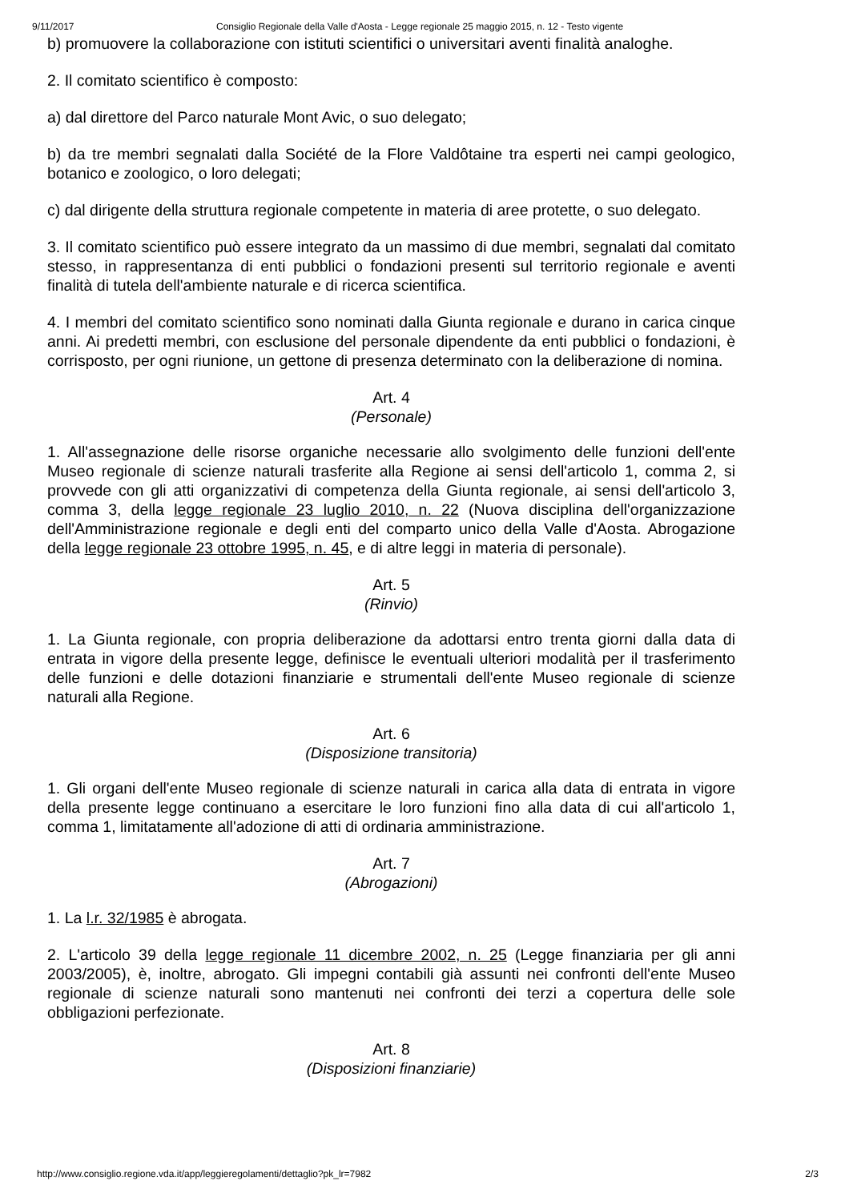9/11/2017 Consiglio Regionale della Valle d'Aosta - Legge regionale 25 maggio 2015, n. 12 - Testo vigente
b) promuovere la collaborazione con istituti scientifici o universitari aventi finalità analoghe.
2. Il comitato scientifico è composto:
a) dal direttore del Parco naturale Mont Avic, o suo delegato;
b) da tre membri segnalati dalla Société de la Flore Valdôtaine tra esperti nei campi geologico, botanico e zoologico, o loro delegati;
c) dal dirigente della struttura regionale competente in materia di aree protette, o suo delegato.
3. Il comitato scientifico può essere integrato da un massimo di due membri, segnalati dal comitato stesso, in rappresentanza di enti pubblici o fondazioni presenti sul territorio regionale e aventi finalità di tutela dell'ambiente naturale e di ricerca scientifica.
4. I membri del comitato scientifico sono nominati dalla Giunta regionale e durano in carica cinque anni. Ai predetti membri, con esclusione del personale dipendente da enti pubblici o fondazioni, è corrisposto, per ogni riunione, un gettone di presenza determinato con la deliberazione di nomina.
Art. 4
(Personale)
1. All'assegnazione delle risorse organiche necessarie allo svolgimento delle funzioni dell'ente Museo regionale di scienze naturali trasferite alla Regione ai sensi dell'articolo 1, comma 2, si provvede con gli atti organizzativi di competenza della Giunta regionale, ai sensi dell'articolo 3, comma 3, della legge regionale 23 luglio 2010, n. 22 (Nuova disciplina dell'organizzazione dell'Amministrazione regionale e degli enti del comparto unico della Valle d'Aosta. Abrogazione della legge regionale 23 ottobre 1995, n. 45, e di altre leggi in materia di personale).
Art. 5
(Rinvio)
1. La Giunta regionale, con propria deliberazione da adottarsi entro trenta giorni dalla data di entrata in vigore della presente legge, definisce le eventuali ulteriori modalità per il trasferimento delle funzioni e delle dotazioni finanziarie e strumentali dell'ente Museo regionale di scienze naturali alla Regione.
Art. 6
(Disposizione transitoria)
1. Gli organi dell'ente Museo regionale di scienze naturali in carica alla data di entrata in vigore della presente legge continuano a esercitare le loro funzioni fino alla data di cui all'articolo 1, comma 1, limitatamente all'adozione di atti di ordinaria amministrazione.
Art. 7
(Abrogazioni)
1. La l.r. 32/1985 è abrogata.
2. L'articolo 39 della legge regionale 11 dicembre 2002, n. 25 (Legge finanziaria per gli anni 2003/2005), è, inoltre, abrogato. Gli impegni contabili già assunti nei confronti dell'ente Museo regionale di scienze naturali sono mantenuti nei confronti dei terzi a copertura delle sole obbligazioni perfezionate.
Art. 8
(Disposizioni finanziarie)
http://www.consiglio.regione.vda.it/app/leggieregolamenti/dettaglio?pk_lr=7982 2/3